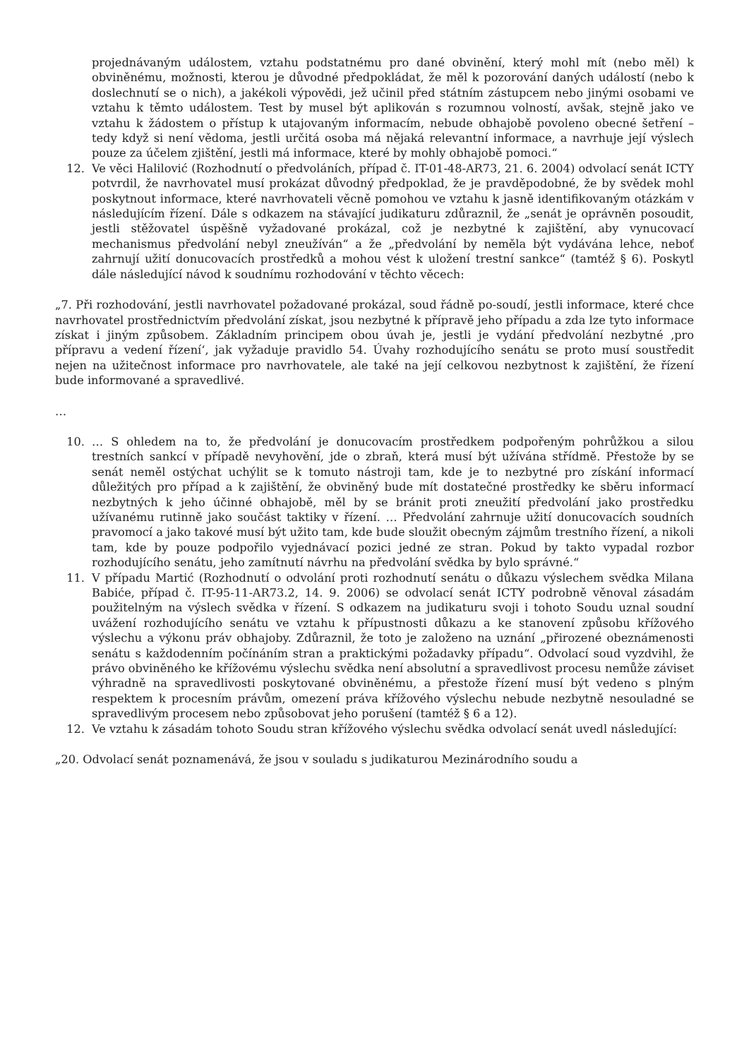projednávaným událostem, vztahu podstatnému pro dané obvinění, který mohl mít (nebo měl) k obviněnému, možnosti, kterou je důvodné předpokládat, že měl k pozorování daných událostí (nebo k doslechnutí se o nich), a jakékoli výpovědi, jež učinil před státním zástupcem nebo jinými osobami ve vztahu k těmto událostem. Test by musel být aplikován s rozumnou volností, avšak, stejně jako ve vztahu k žádostem o přístup k utajovaným informacím, nebude obhajobě povoleno obecné šetření – tedy když si není vědoma, jestli určitá osoba má nějaká relevantní informace, a navrhuje její výslech pouze za účelem zjištění, jestli má informace, které by mohly obhajobě pomoci.“
12. Ve věci Halilović (Rozhodnutí o předvoláních, případ č. IT-01-48-AR73, 21. 6. 2004) odvolací senát ICTY potvrdil, že navrhovatel musí prokázat důvodný předpoklad, že je pravděpodobné, že by svědek mohl poskytnout informace, které navrhovateli věcně pomohou ve vztahu k jasně identifikovaným otázkám v následujícím řízení. Dále s odkazem na stávající judikaturu zdůraznil, že „senát je oprávněn posoudit, jestli stěžovatel úspěšně vyžadované prokázal, což je nezbytné k zajištění, aby vynucovací mechanismus předvolání nebyl zneužíván“ a že „předvolání by neměla být vydávána lehce, neboť zahrnují užití donucovacích prostředků a mohou vést k uložení trestní sankce“ (tamtéž § 6). Poskytl dále následující návod k soudnímu rozhodování v těchto věcech:
„7. Při rozhodování, jestli navrhovatel požadované prokázal, soud řádně po-soudí, jestli informace, které chce navrhovatel prostřednictvím předvolání získat, jsou nezbytné k přípravě jeho případu a zda lze tyto informace získat i jiným způsobem. Základním principem obou úvah je, jestli je vydání předvolání nezbytné ‚pro přípravu a vedení řízení‘, jak vyžaduje pravidlo 54. Úvahy rozhodujícího senátu se proto musí soustředit nejen na užitečnost informace pro navrhovatele, ale také na její celkovou nezbytnost k zajištění, že řízení bude informované a spravedlivé.
…
10. … S ohledem na to, že předvolání je donucovacím prostředkem podpořeným pohrůžkou a silou trestních sankcí v případě nevyhovění, jde o zbraň, která musí být užívána střídmě. Přestože by se senát neměl ostýchat uchýlit se k tomuto nástroji tam, kde je to nezbytné pro získání informací důležitých pro případ a k zajištění, že obviněný bude mít dostatečné prostředky ke sběru informací nezbytných k jeho účinné obhajobě, měl by se bránit proti zneužití předvolání jako prostředku užívanému rutinně jako součást taktiky v řízení. … Předvolání zahrnuje užití donucovacích soudních pravomocí a jako takové musí být užito tam, kde bude sloužit obecným zájmům trestního řízení, a nikoli tam, kde by pouze podpořilo vyjednávací pozici jedné ze stran. Pokud by takto vypadal rozbor rozhodujícího senátu, jeho zamítnutí návrhu na předvolání svědka by bylo správné.“
11. V případu Martić (Rozhodnutí o odvolání proti rozhodnutí senátu o důkazu výslechem svědka Milana Babiće, případ č. IT-95-11-AR73.2, 14. 9. 2006) se odvolací senát ICTY podrobně věnoval zásadám použitelným na výslech svědka v řízení. S odkazem na judikaturu svoji i tohoto Soudu uznal soudní uvážení rozhodujícího senátu ve vztahu k přípustnosti důkazu a ke stanovení způsobu křížového výslechu a výkonu práv obhajoby. Zdůraznil, že toto je založeno na uznání „přirozené obeznámenosti senátu s každodenním počínáním stran a praktickými požadavky případu“. Odvolací soud vyzdvihl, že právo obviněného ke křížovému výslechu svědka není absolutní a spravedlivost procesu nemůže záviset výhradně na spravedlivosti poskytované obviněnému, a přestože řízení musí být vedeno s plným respektem k procesním právům, omezení práva křížového výslechu nebude nezbytně nesouladné se spravedlivým procesem nebo způsobovat jeho porušení (tamtéž § 6 a 12).
12. Ve vztahu k zásadám tohoto Soudu stran křížového výslechu svědka odvolací senát uvedl následující:
„20. Odvolací senát poznamenává, že jsou v souladu s judikaturou Mezinárodního soudu a